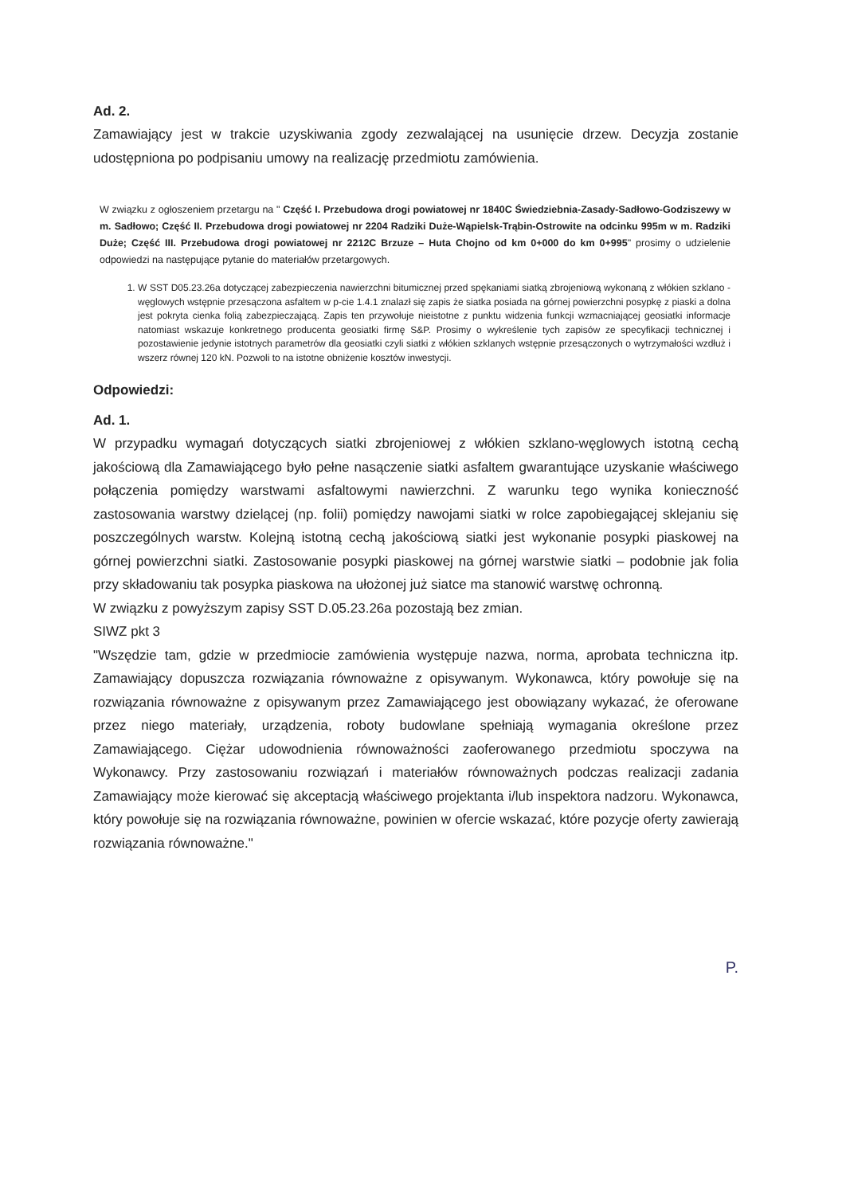Ad. 2.
Zamawiający jest w trakcie uzyskiwania zgody zezwalającej na usunięcie drzew. Decyzja zostanie udostępniona po podpisaniu umowy na realizację przedmiotu zamówienia.
W związku z ogłoszeniem przetargu na " Część I. Przebudowa drogi powiatowej nr 1840C Świedziebnia-Zasady-Sadłowo-Godziszewy w m. Sadłowo; Część II. Przebudowa drogi powiatowej nr 2204 Radziki Duże-Wąpielsk-Trąbin-Ostrowite na odcinku 995m w m. Radziki Duże; Część III. Przebudowa drogi powiatowej nr 2212C Brzuze – Huta Chojno od km 0+000 do km 0+995" prosimy o udzielenie odpowiedzi na następujące pytanie do materiałów przetargowych.
1. W SST D05.23.26a dotyczącej zabezpieczenia nawierzchni bitumicznej przed spękaniami siatką zbrojeniową wykonaną z włókien szklano - węglowych wstępnie przesączona asfaltem w p-cie 1.4.1 znalazł się zapis że siatka posiada na górnej powierzchni posypkę z piaski a dolna jest pokryta cienka folią zabezpieczającą. Zapis ten przywołuje nieistotne z punktu widzenia funkcji wzmacniającej geosiatki informacje natomiast wskazuje konkretnego producenta geosiatki firmę S&P. Prosimy o wykreślenie tych zapisów ze specyfikacji technicznej i pozostawienie jedynie istotnych parametrów dla geosiatki czyli siatki z włókien szklanych wstępnie przesączonych o wytrzymałości wzdłuż i wszerz równej 120 kN. Pozwoli to na istotne obniżenie kosztów inwestycji.
Odpowiedzi:
Ad. 1.
W przypadku wymagań dotyczących siatki zbrojeniowej z włókien szklano-węglowych istotną cechą jakościową dla Zamawiającego było pełne nasączenie siatki asfaltem gwarantujące uzyskanie właściwego połączenia pomiędzy warstwami asfaltowymi nawierzchni. Z warunku tego wynika konieczność zastosowania warstwy dzielącej (np. folii) pomiędzy nawojami siatki w rolce zapobiegającej sklejaniu się poszczególnych warstw. Kolejną istotną cechą jakościową siatki jest wykonanie posypki piaskowej na górnej powierzchni siatki. Zastosowanie posypki piaskowej na górnej warstwie siatki – podobnie jak folia przy składowaniu tak posypka piaskowa na ułożonej już siatce ma stanowić warstwę ochronną.
W związku z powyższym zapisy SST D.05.23.26a pozostają bez zmian.
SIWZ pkt 3
"Wszędzie tam, gdzie w przedmiocie zamówienia występuje nazwa, norma, aprobata techniczna itp. Zamawiający dopuszcza rozwiązania równoważne z opisywanym. Wykonawca, który powołuje się na rozwiązania równoważne z opisywanym przez Zamawiającego jest obowiązany wykazać, że oferowane przez niego materiały, urządzenia, roboty budowlane spełniają wymagania określone przez Zamawiającego. Ciężar udowodnienia równoważności zaoferowanego przedmiotu spoczywa na Wykonawcy. Przy zastosowaniu rozwiązań i materiałów równoważnych podczas realizacji zadania Zamawiający może kierować się akceptacją właściwego projektanta i/lub inspektora nadzoru. Wykonawca, który powołuje się na rozwiązania równoważne, powinien w ofercie wskazać, które pozycje oferty zawierają rozwiązania równoważne."
P.